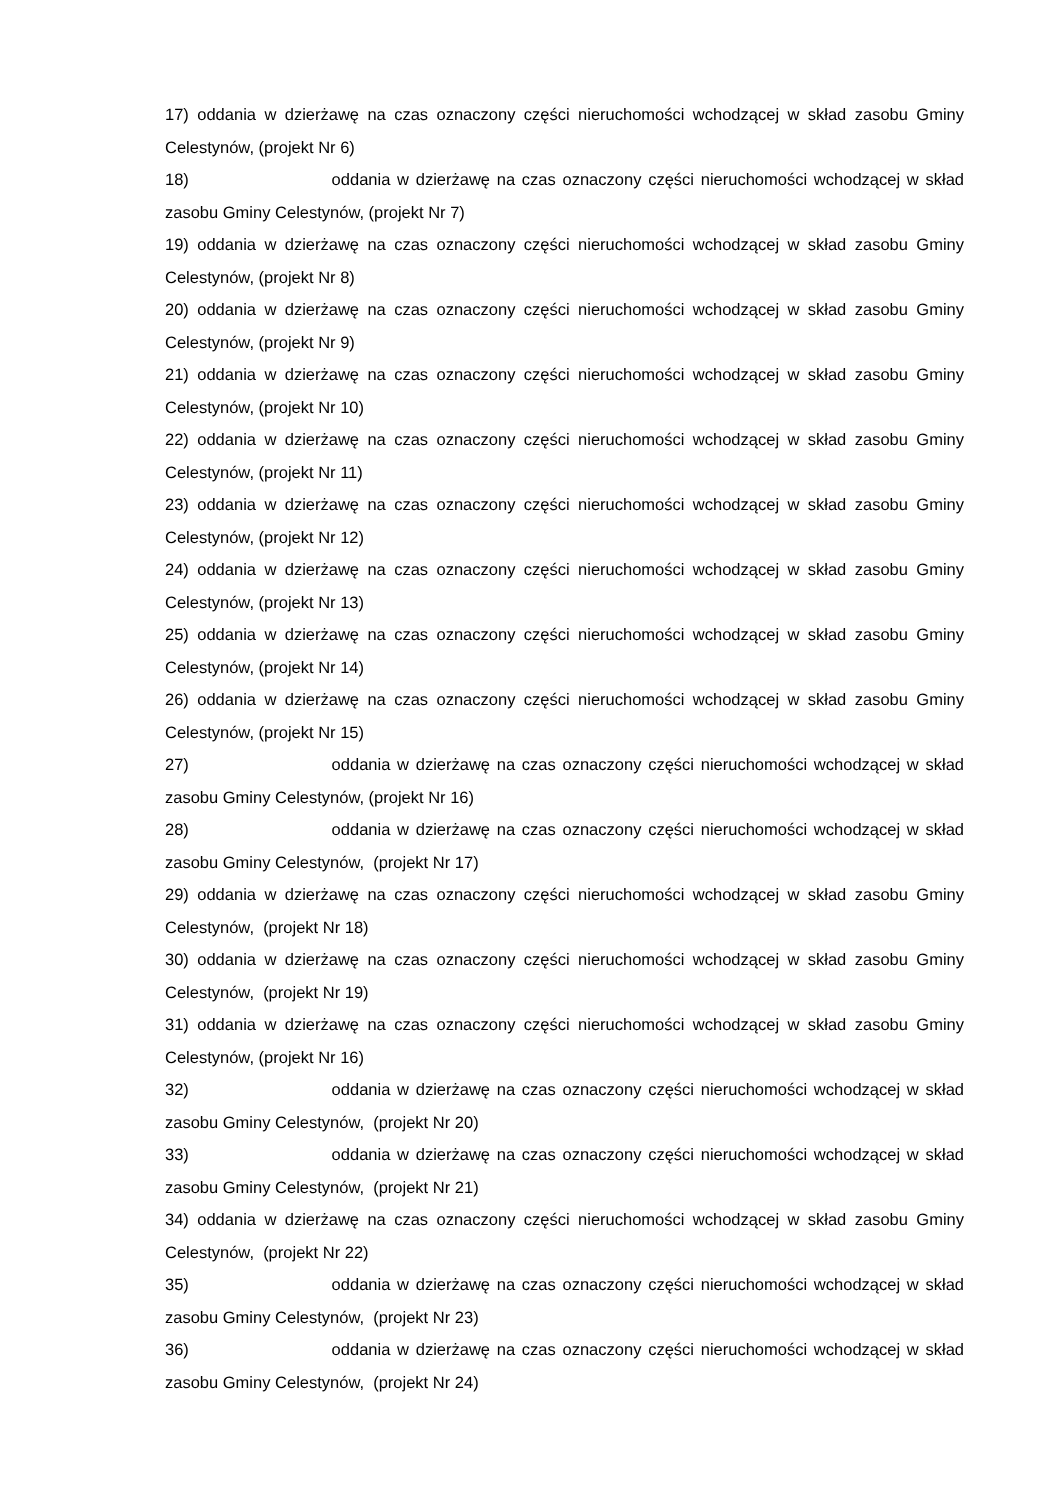17) oddania w dzierżawę na czas oznaczony części nieruchomości wchodzącej w skład zasobu Gminy Celestynów, (projekt Nr 6)
18) oddania w dzierżawę na czas oznaczony części nieruchomości wchodzącej w skład zasobu Gminy Celestynów, (projekt Nr 7)
19) oddania w dzierżawę na czas oznaczony części nieruchomości wchodzącej w skład zasobu Gminy Celestynów, (projekt Nr 8)
20) oddania w dzierżawę na czas oznaczony części nieruchomości wchodzącej w skład zasobu Gminy Celestynów, (projekt Nr 9)
21) oddania w dzierżawę na czas oznaczony części nieruchomości wchodzącej w skład zasobu Gminy Celestynów, (projekt Nr 10)
22) oddania w dzierżawę na czas oznaczony części nieruchomości wchodzącej w skład zasobu Gminy Celestynów, (projekt Nr 11)
23) oddania w dzierżawę na czas oznaczony części nieruchomości wchodzącej w skład zasobu Gminy Celestynów, (projekt Nr 12)
24) oddania w dzierżawę na czas oznaczony części nieruchomości wchodzącej w skład zasobu Gminy Celestynów, (projekt Nr 13)
25) oddania w dzierżawę na czas oznaczony części nieruchomości wchodzącej w skład zasobu Gminy Celestynów, (projekt Nr 14)
26) oddania w dzierżawę na czas oznaczony części nieruchomości wchodzącej w skład zasobu Gminy Celestynów, (projekt Nr 15)
27) oddania w dzierżawę na czas oznaczony części nieruchomości wchodzącej w skład zasobu Gminy Celestynów, (projekt Nr 16)
28) oddania w dzierżawę na czas oznaczony części nieruchomości wchodzącej w skład zasobu Gminy Celestynów, (projekt Nr 17)
29) oddania w dzierżawę na czas oznaczony części nieruchomości wchodzącej w skład zasobu Gminy Celestynów, (projekt Nr 18)
30) oddania w dzierżawę na czas oznaczony części nieruchomości wchodzącej w skład zasobu Gminy Celestynów, (projekt Nr 19)
31) oddania w dzierżawę na czas oznaczony części nieruchomości wchodzącej w skład zasobu Gminy Celestynów, (projekt Nr 16)
32) oddania w dzierżawę na czas oznaczony części nieruchomości wchodzącej w skład zasobu Gminy Celestynów, (projekt Nr 20)
33) oddania w dzierżawę na czas oznaczony części nieruchomości wchodzącej w skład zasobu Gminy Celestynów, (projekt Nr 21)
34) oddania w dzierżawę na czas oznaczony części nieruchomości wchodzącej w skład zasobu Gminy Celestynów, (projekt Nr 22)
35) oddania w dzierżawę na czas oznaczony części nieruchomości wchodzącej w skład zasobu Gminy Celestynów, (projekt Nr 23)
36) oddania w dzierżawę na czas oznaczony części nieruchomości wchodzącej w skład zasobu Gminy Celestynów, (projekt Nr 24)